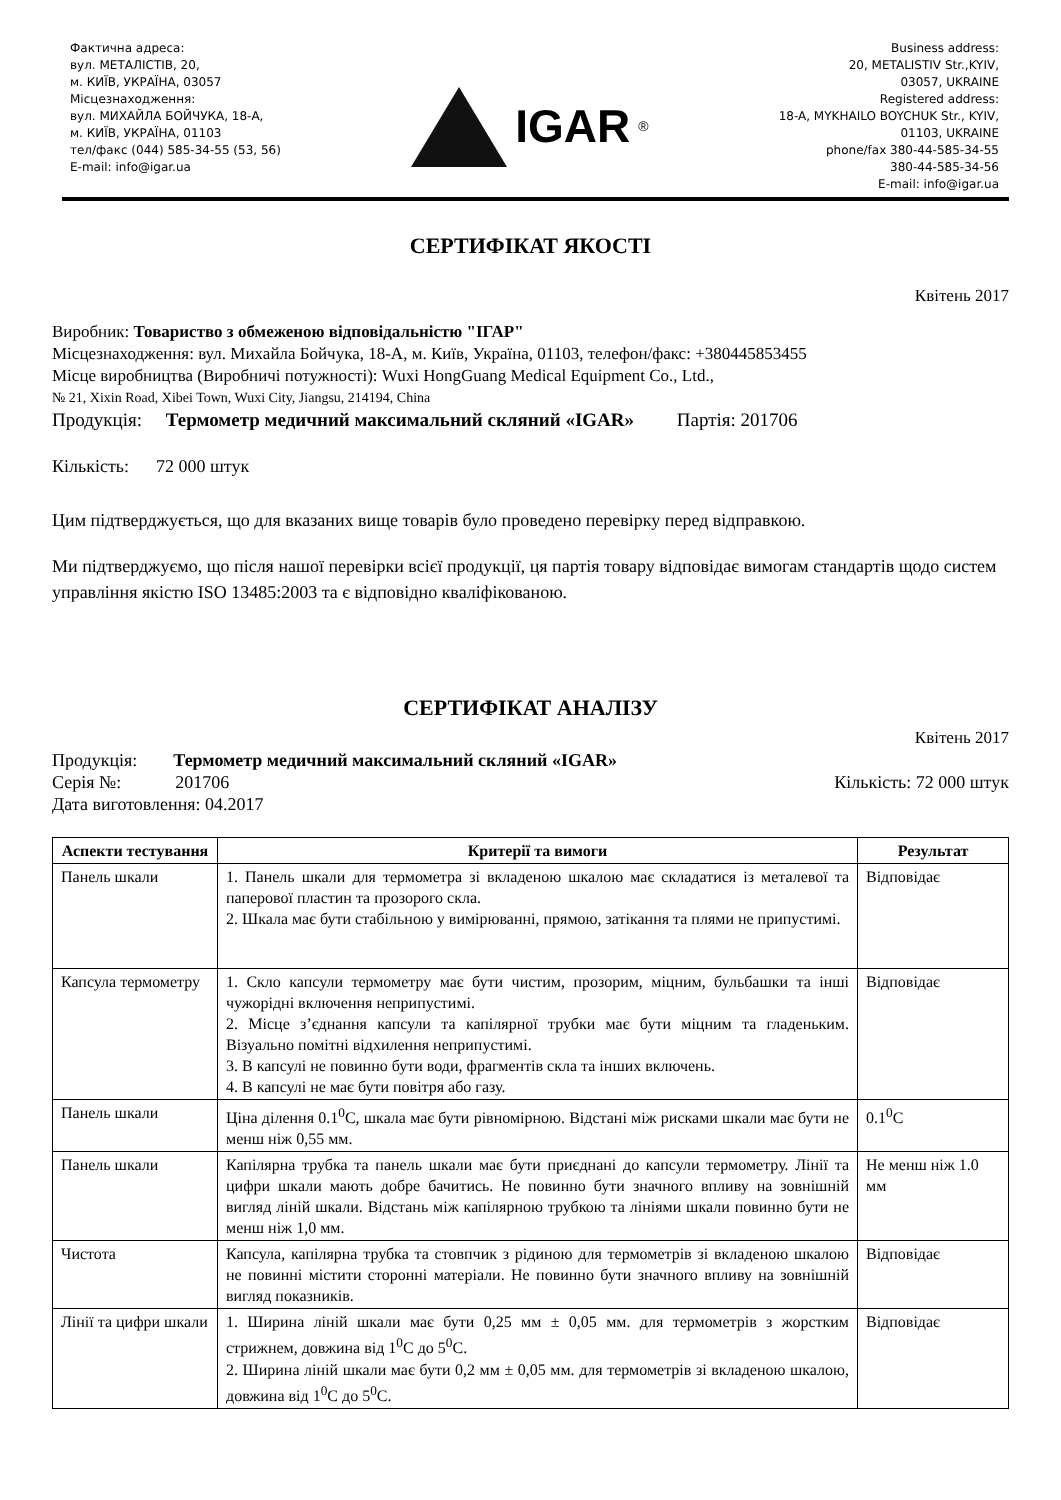Фактична адреса:
вул. МЕТАЛІСТІВ, 20,
м. КИЇВ, УКРАЇНА, 03057
Місцезнаходження:
вул. МИХАЙЛА БОЙЧУКА, 18-А,
м. КИЇВ, УКРАЇНА, 01103
тел/факс (044) 585-34-55 (53, 56)
E-mail: info@igar.ua
IGAR<sup>®</sup>
Business address:
20, METALISTIV Str.,KYIV,
03057, UKRAINE
Registered address:
18-A, MYKHAILO BOYCHUK Str., KYIV,
01103, UKRAINE
phone/fax 380-44-585-34-55
380-44-585-34-56
E-mail: info@igar.ua
СЕРТИФІКАТ ЯКОСТІ
Квітень 2017
Виробник: Товариство з обмеженою відповідальністю "ІГАР"
Місцезнаходження: вул. Михайла Бойчука, 18-А, м. Київ, Україна, 01103, телефон/факс: +380445853455
Місце виробництва (Виробничі потужності): Wuxi HongGuang Medical Equipment Co., Ltd.,
№ 21, Xixin Road, Xibei Town, Wuxi City, Jiangsu, 214194, China
Продукція: Термометр медичний максимальний скляний «IGAR» Партія: 201706
Кількість: 72 000 штук
Цим підтверджується, що для вказаних вище товарів було проведено перевірку перед відправкою.
Ми підтверджуємо, що після нашої перевірки всієї продукції, ця партія товару відповідає вимогам стандартів щодо систем управління якістю ISO 13485:2003 та є відповідно кваліфікованою.
СЕРТИФІКАТ АНАЛІЗУ
Квітень 2017
Продукція: Термометр медичний максимальний скляний «IGAR»
Серія №: 201706 Кількість: 72 000 штук
Дата виготовлення: 04.2017
| Аспекти тестування | Критерії та вимоги | Результат |
| --- | --- | --- |
| Панель шкали | 1. Панель шкали для термометра зі вкладеною шкалою має складатися із металевої та паперової пластин та прозорого скла. 2. Шкала має бути стабільною у вимірюванні, прямою, затікання та плями не припустимі. | Відповідає |
| Капсула термометру | 1. Скло капсули термометру має бути чистим, прозорим, міцним, бульбашки та інші чужорідні включення неприпустимі. 2. Місце з’єднання капсули та капілярної трубки має бути міцним та гладеньким. Візуально помітні відхилення неприпустимі. 3. В капсулі не повинно бути води, фрагментів скла та інших включень. 4. В капсулі не має бути повітря або газу. | Відповідає |
| Панель шкали | Ціна ділення 0.1<sup>0</sup>C, шкала має бути рівномірною. Відстані між рисками шкали має бути не менш ніж 0,55 мм. | 0.1<sup>0</sup>C |
| Панель шкали | Капілярна трубка та панель шкали має бути приєднані до капсули термометру. Лінії та цифри шкали мають добре бачитись. Не повинно бути значного впливу на зовнішній вигляд ліній шкали. Відстань між капілярною трубкою та лініями шкали повинно бути не менш ніж 1,0 мм. | Не менш ніж 1.0 мм |
| Чистота | Капсула, капілярна трубка та стовпчик з рідиною для термометрів зі вкладеною шкалою не повинні містити сторонні матеріали. Не повинно бути значного впливу на зовнішній вигляд показників. | Відповідає |
| Лінії та цифри шкали | 1. Ширина ліній шкали має бути 0,25 мм ± 0,05 мм. для термометрів з жорстким стрижнем, довжина від 1<sup>0</sup>C до 5<sup>0</sup>C. 2. Ширина ліній шкали має бути 0,2 мм ± 0,05 мм. для термометрів зі вкладеною шкалою, довжина від 1<sup>0</sup>C до 5<sup>0</sup>C. | Відповідає |